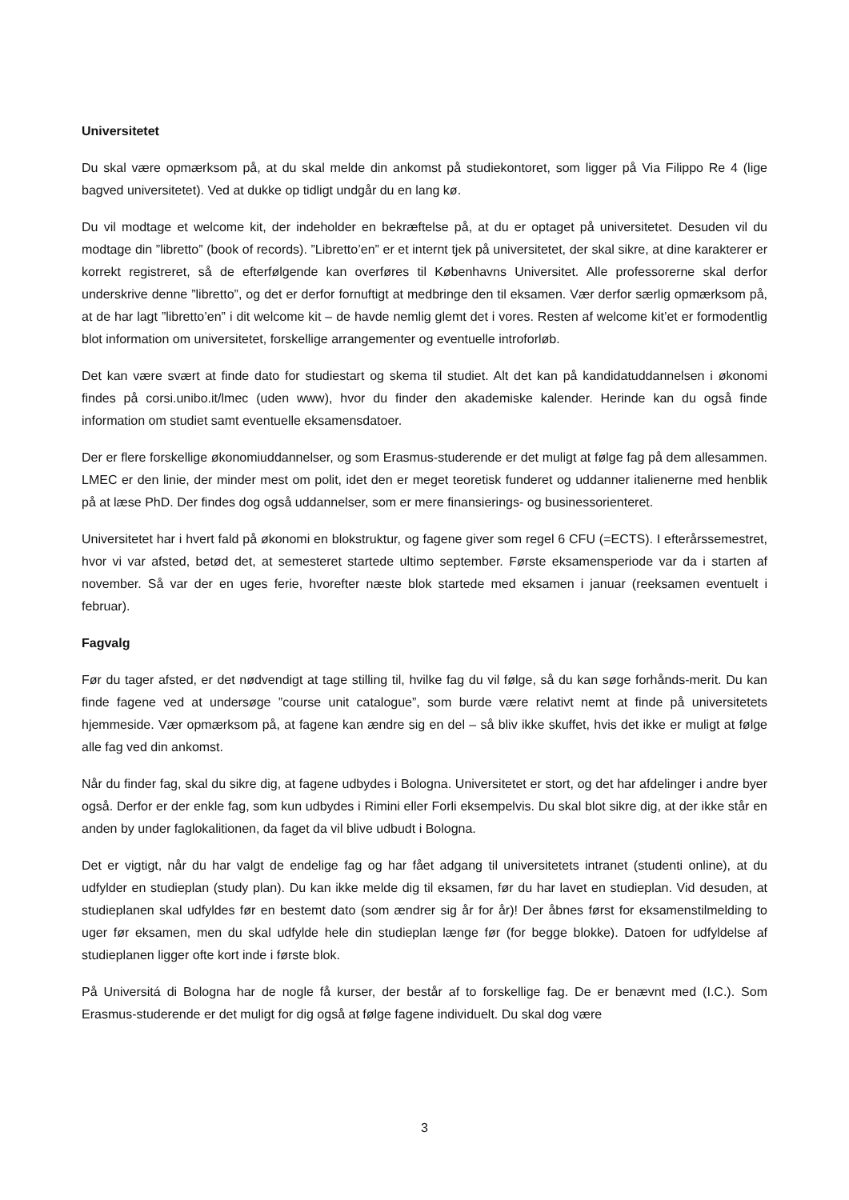Universitetet
Du skal være opmærksom på, at du skal melde din ankomst på studiekontoret, som ligger på Via Filippo Re 4 (lige bagved universitetet). Ved at dukke op tidligt undgår du en lang kø.
Du vil modtage et welcome kit, der indeholder en bekræftelse på, at du er optaget på universitetet. Desuden vil du modtage din ”libretto” (book of records). ”Libretto’en” er et internt tjek på universitetet, der skal sikre, at dine karakterer er korrekt registreret, så de efterfølgende kan overføres til Københavns Universitet. Alle professorerne skal derfor underskrive denne ”libretto”, og det er derfor fornuftigt at medbringe den til eksamen. Vær derfor særlig opmærksom på, at de har lagt ”libretto’en” i dit welcome kit – de havde nemlig glemt det i vores. Resten af welcome kit’et er formodentlig blot information om universitetet, forskellige arrangementer og eventuelle introforløb.
Det kan være svært at finde dato for studiestart og skema til studiet. Alt det kan på kandidatuddannelsen i økonomi findes på corsi.unibo.it/lmec (uden www), hvor du finder den akademiske kalender. Herinde kan du også finde information om studiet samt eventuelle eksamensdatoer.
Der er flere forskellige økonomiuddannelser, og som Erasmus-studerende er det muligt at følge fag på dem allesammen. LMEC er den linie, der minder mest om polit, idet den er meget teoretisk funderet og uddanner italienerne med henblik på at læse PhD. Der findes dog også uddannelser, som er mere finansierings- og businessorienteret.
Universitetet har i hvert fald på økonomi en blokstruktur, og fagene giver som regel 6 CFU (=ECTS). I efterårssemestret, hvor vi var afsted, betød det, at semesteret startede ultimo september. Første eksamensperiode var da i starten af november. Så var der en uges ferie, hvorefter næste blok startede med eksamen i januar (reeksamen eventuelt i februar).
Fagvalg
Før du tager afsted, er det nødvendigt at tage stilling til, hvilke fag du vil følge, så du kan søge forhånds-merit. Du kan finde fagene ved at undersøge ”course unit catalogue”, som burde være relativt nemt at finde på universitetets hjemmeside. Vær opmærksom på, at fagene kan ændre sig en del – så bliv ikke skuffet, hvis det ikke er muligt at følge alle fag ved din ankomst.
Når du finder fag, skal du sikre dig, at fagene udbydes i Bologna. Universitetet er stort, og det har afdelinger i andre byer også. Derfor er der enkle fag, som kun udbydes i Rimini eller Forli eksempelvis. Du skal blot sikre dig, at der ikke står en anden by under faglokalitionen, da faget da vil blive udbudt i Bologna.
Det er vigtigt, når du har valgt de endelige fag og har fået adgang til universitetets intranet (studenti online), at du udfylder en studieplan (study plan). Du kan ikke melde dig til eksamen, før du har lavet en studieplan. Vid desuden, at studieplanen skal udfyldes før en bestemt dato (som ændrer sig år for år)! Der åbnes først for eksamenstilmelding to uger før eksamen, men du skal udfylde hele din studieplan længe før (for begge blokke). Datoen for udfyldelse af studieplanen ligger ofte kort inde i første blok.
På Universitá di Bologna har de nogle få kurser, der består af to forskellige fag. De er benævnt med (I.C.). Som Erasmus-studerende er det muligt for dig også at følge fagene individuelt. Du skal dog være
3